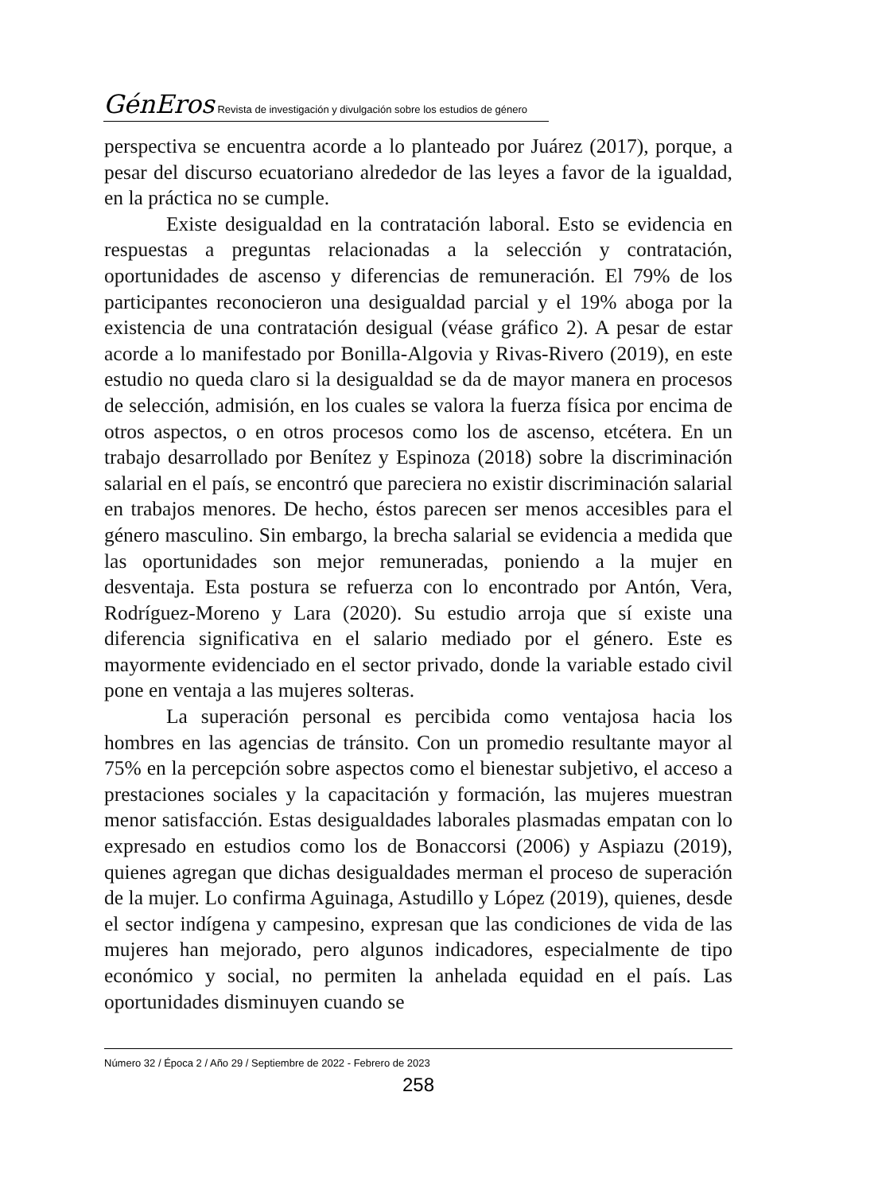GénEros Revista de investigación y divulgación sobre los estudios de género
perspectiva se encuentra acorde a lo planteado por Juárez (2017), porque, a pesar del discurso ecuatoriano alrededor de las leyes a favor de la igualdad, en la práctica no se cumple.
Existe desigualdad en la contratación laboral. Esto se evidencia en respuestas a preguntas relacionadas a la selección y contratación, oportunidades de ascenso y diferencias de remuneración. El 79% de los participantes reconocieron una desigualdad parcial y el 19% aboga por la existencia de una contratación desigual (véase gráfico 2). A pesar de estar acorde a lo manifestado por Bonilla-Algovia y Rivas-Rivero (2019), en este estudio no queda claro si la desigualdad se da de mayor manera en procesos de selección, admisión, en los cuales se valora la fuerza física por encima de otros aspectos, o en otros procesos como los de ascenso, etcétera. En un trabajo desarrollado por Benítez y Espinoza (2018) sobre la discriminación salarial en el país, se encontró que pareciera no existir discriminación salarial en trabajos menores. De hecho, éstos parecen ser menos accesibles para el género masculino. Sin embargo, la brecha salarial se evidencia a medida que las oportunidades son mejor remuneradas, poniendo a la mujer en desventaja. Esta postura se refuerza con lo encontrado por Antón, Vera, Rodríguez-Moreno y Lara (2020). Su estudio arroja que sí existe una diferencia significativa en el salario mediado por el género. Este es mayormente evidenciado en el sector privado, donde la variable estado civil pone en ventaja a las mujeres solteras.
La superación personal es percibida como ventajosa hacia los hombres en las agencias de tránsito. Con un promedio resultante mayor al 75% en la percepción sobre aspectos como el bienestar subjetivo, el acceso a prestaciones sociales y la capacitación y formación, las mujeres muestran menor satisfacción. Estas desigualdades laborales plasmadas empatan con lo expresado en estudios como los de Bonaccorsi (2006) y Aspiazu (2019), quienes agregan que dichas desigualdades merman el proceso de superación de la mujer. Lo confirma Aguinaga, Astudillo y López (2019), quienes, desde el sector indígena y campesino, expresan que las condiciones de vida de las mujeres han mejorado, pero algunos indicadores, especialmente de tipo económico y social, no permiten la anhelada equidad en el país. Las oportunidades disminuyen cuando se
Número 32 / Época 2 / Año 29 / Septiembre de 2022 - Febrero de 2023
258